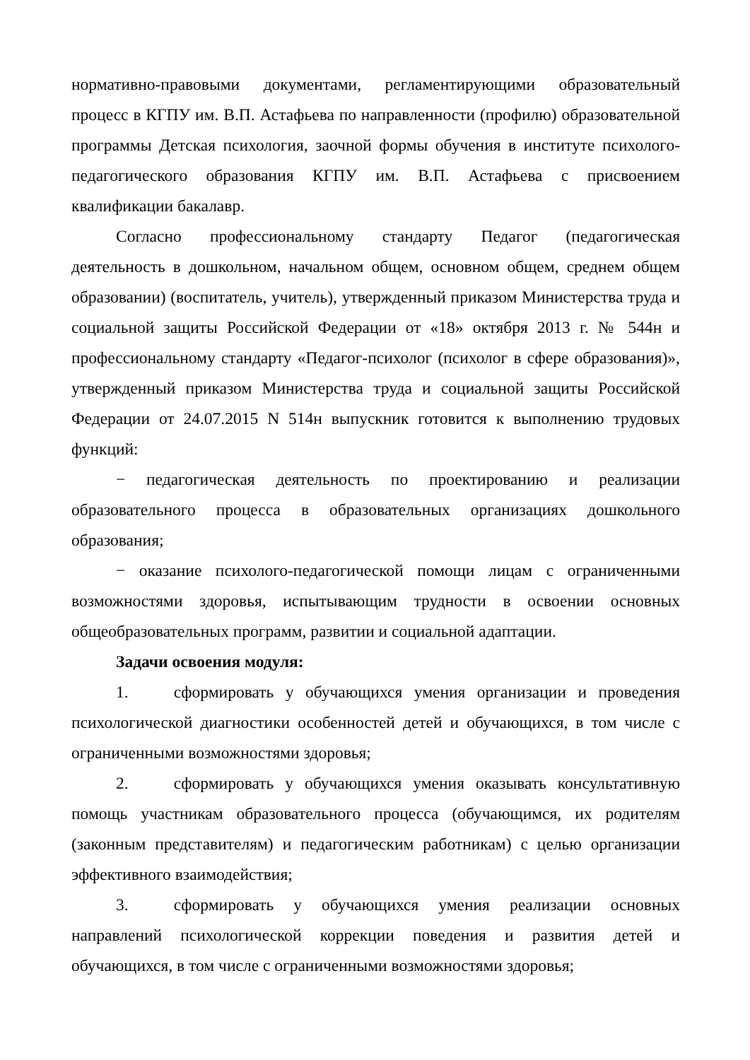нормативно-правовыми документами, регламентирующими образовательный процесс в КГПУ им. В.П. Астафьева по направленности (профилю) образовательной программы Детская психология, заочной формы обучения в институте психолого-педагогического образования КГПУ им. В.П. Астафьева с присвоением квалификации бакалавр.
Согласно профессиональному стандарту Педагог (педагогическая деятельность в дошкольном, начальном общем, основном общем, среднем общем образовании) (воспитатель, учитель), утвержденный приказом Министерства труда и социальной защиты Российской Федерации от «18» октября 2013 г. № 544н и профессиональному стандарту «Педагог-психолог (психолог в сфере образования)», утвержденный приказом Министерства труда и социальной защиты Российской Федерации от 24.07.2015 N 514н выпускник готовится к выполнению трудовых функций:
− педагогическая деятельность по проектированию и реализации образовательного процесса в образовательных организациях дошкольного образования;
− оказание психолого-педагогической помощи лицам с ограниченными возможностями здоровья, испытывающим трудности в освоении основных общеобразовательных программ, развитии и социальной адаптации.
Задачи освоения модуля:
1. сформировать у обучающихся умения организации и проведения психологической диагностики особенностей детей и обучающихся, в том числе с ограниченными возможностями здоровья;
2. сформировать у обучающихся умения оказывать консультативную помощь участникам образовательного процесса (обучающимся, их родителям (законным представителям) и педагогическим работникам) с целью организации эффективного взаимодействия;
3. сформировать у обучающихся умения реализации основных направлений психологической коррекции поведения и развития детей и обучающихся, в том числе с ограниченными возможностями здоровья;